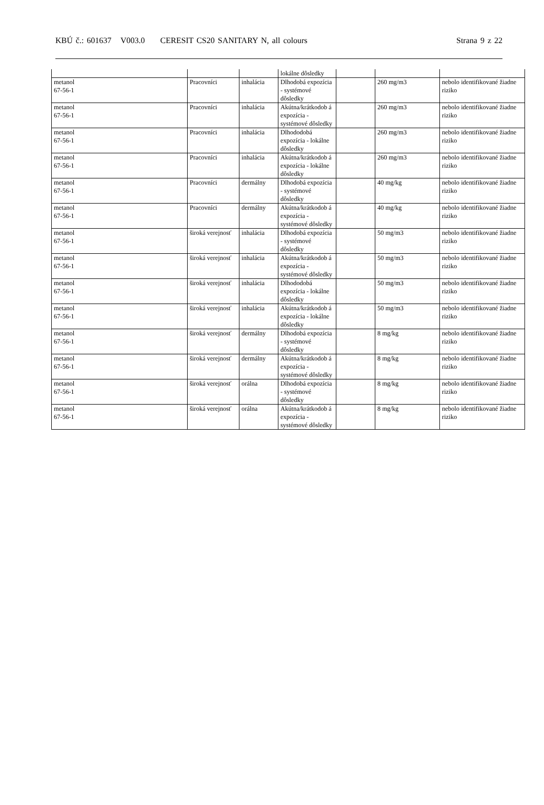KBÚ č.: 601637 V003.0 CERESIT CS20 SANITARY N, all colours Strana 9 z 22
| | | | lokálne dôsledky | | | |
| metanol 67-56-1 | Pracovníci | inhalácia | Dlhodobá expozícia - systémové dôsledky | | 260 mg/m3 | nebolo identifikované žiadne riziko |
| metanol 67-56-1 | Pracovníci | inhalácia | Akútna/krátkodob á expozícia - systémové dôsledky | | 260 mg/m3 | nebolo identifikované žiadne riziko |
| metanol 67-56-1 | Pracovníci | inhalácia | Dlhododobá expozícia - lokálne dôsledky | | 260 mg/m3 | nebolo identifikované žiadne riziko |
| metanol 67-56-1 | Pracovníci | inhalácia | Akútna/krátkodob á expozícia - lokálne dôsledky | | 260 mg/m3 | nebolo identifikované žiadne riziko |
| metanol 67-56-1 | Pracovníci | dermálny | Dlhodobá expozícia - systémové dôsledky | | 40 mg/kg | nebolo identifikované žiadne riziko |
| metanol 67-56-1 | Pracovníci | dermálny | Akútna/krátkodob á expozícia - systémové dôsledky | | 40 mg/kg | nebolo identifikované žiadne riziko |
| metanol 67-56-1 | široká verejnosť | inhalácia | Dlhodobá expozícia - systémové dôsledky | | 50 mg/m3 | nebolo identifikované žiadne riziko |
| metanol 67-56-1 | široká verejnosť | inhalácia | Akútna/krátkodob á expozícia - systémové dôsledky | | 50 mg/m3 | nebolo identifikované žiadne riziko |
| metanol 67-56-1 | široká verejnosť | inhalácia | Dlhododobá expozícia - lokálne dôsledky | | 50 mg/m3 | nebolo identifikované žiadne riziko |
| metanol 67-56-1 | široká verejnosť | inhalácia | Akútna/krátkodob á expozícia - lokálne dôsledky | | 50 mg/m3 | nebolo identifikované žiadne riziko |
| metanol 67-56-1 | široká verejnosť | dermálny | Dlhodobá expozícia - systémové dôsledky | | 8 mg/kg | nebolo identifikované žiadne riziko |
| metanol 67-56-1 | široká verejnosť | dermálny | Akútna/krátkodob á expozícia - systémové dôsledky | | 8 mg/kg | nebolo identifikované žiadne riziko |
| metanol 67-56-1 | široká verejnosť | orálna | Dlhodobá expozícia - systémové dôsledky | | 8 mg/kg | nebolo identifikované žiadne riziko |
| metanol 67-56-1 | široká verejnosť | orálna | Akútna/krátkodob á expozícia - systémové dôsledky | | 8 mg/kg | nebolo identifikované žiadne riziko |